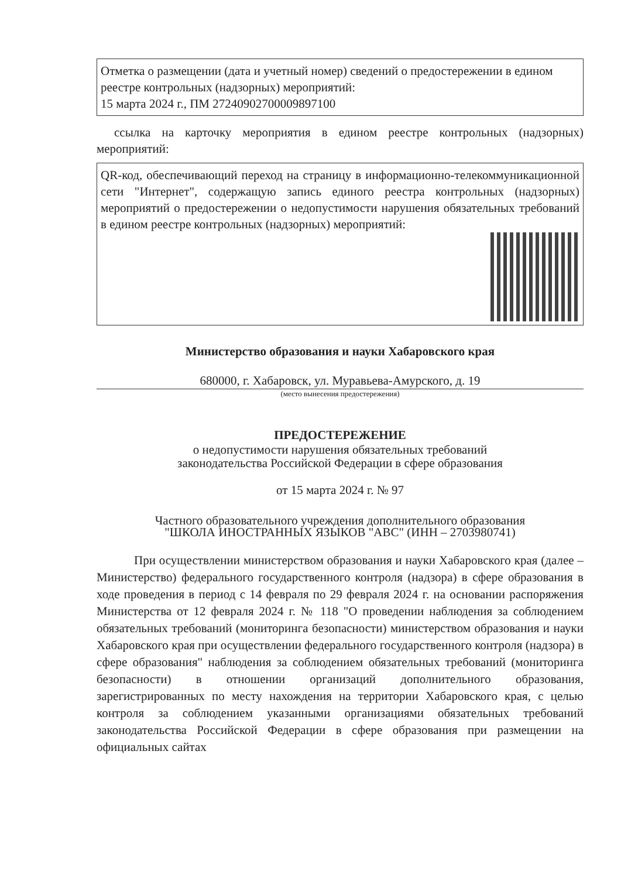Отметка о размещении (дата и учетный номер) сведений о предостережении в едином реестре контрольных (надзорных) мероприятий:
15 марта 2024 г., ПМ 27240902700009897100
ссылка на карточку мероприятия в едином реестре контрольных (надзорных) мероприятий:
QR-код, обеспечивающий переход на страницу в информационно-телекоммуникационной сети "Интернет", содержащую запись единого реестра контрольных (надзорных) мероприятий о предостережении о недопустимости нарушения обязательных требований в едином реестре контрольных (надзорных) мероприятий:
Министерство образования и науки Хабаровского края
680000, г. Хабаровск, ул. Муравьева-Амурского, д. 19
(место вынесения предостережения)
ПРЕДОСТЕРЕЖЕНИЕ
о недопустимости нарушения обязательных требований
законодательства Российской Федерации в сфере образования
от 15 марта 2024 г. № 97
Частного образовательного учреждения дополнительного образования
"ШКОЛА ИНОСТРАННЫХ ЯЗЫКОВ "АВС" (ИНН – 2703980741)
При осуществлении министерством образования и науки Хабаровского края (далее – Министерство) федерального государственного контроля (надзора) в сфере образования в ходе проведения в период с 14 февраля по 29 февраля 2024 г. на основании распоряжения Министерства от 12 февраля 2024 г. № 118 "О проведении наблюдения за соблюдением обязательных требований (мониторинга безопасности) министерством образования и науки Хабаровского края при осуществлении федерального государственного контроля (надзора) в сфере образования" наблюдения за соблюдением обязательных требований (мониторинга безопасности) в отношении организаций дополнительного образования, зарегистрированных по месту нахождения на территории Хабаровского края, с целью контроля за соблюдением указанными организациями обязательных требований законодательства Российской Федерации в сфере образования при размещении на официальных сайтах